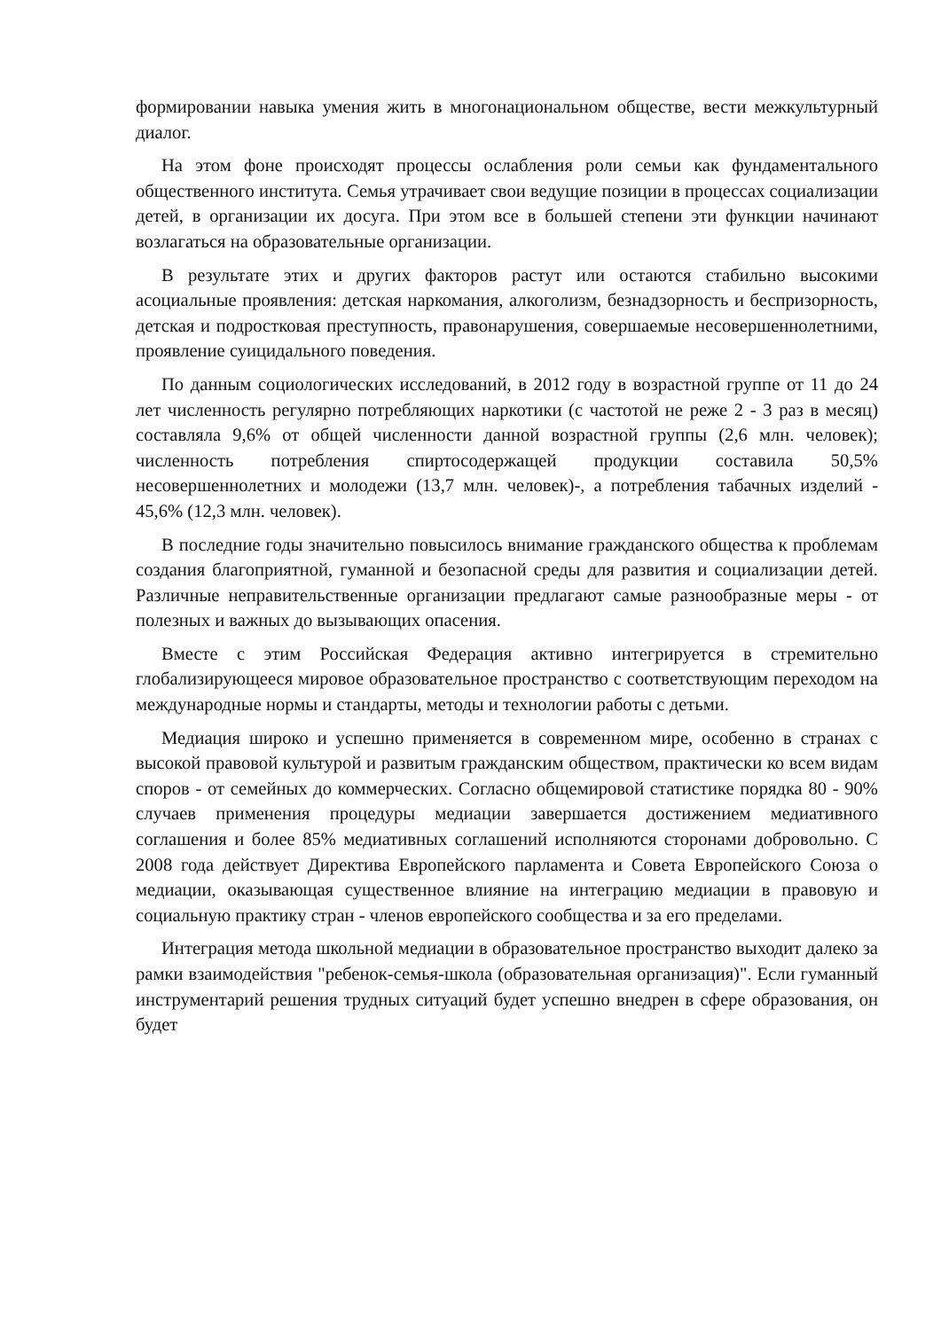формировании навыка умения жить в многонациональном обществе, вести межкультурный диалог.
На этом фоне происходят процессы ослабления роли семьи как фундаментального общественного института. Семья утрачивает свои ведущие позиции в процессах социализации детей, в организации их досуга. При этом все в большей степени эти функции начинают возлагаться на образовательные организации.
В результате этих и других факторов растут или остаются стабильно высокими асоциальные проявления: детская наркомания, алкоголизм, безнадзорность и беспризорность, детская и подростковая преступность, правонарушения, совершаемые несовершеннолетними, проявление суицидального поведения.
По данным социологических исследований, в 2012 году в возрастной группе от 11 до 24 лет численность регулярно потребляющих наркотики (с частотой не реже 2 - 3 раз в месяц) составляла 9,6% от общей численности данной возрастной группы (2,6 млн. человек); численность потребления спиртосодержащей продукции составила 50,5% несовершеннолетних и молодежи (13,7 млн. человек)-, а потребления табачных изделий - 45,6% (12,3 млн. человек).
В последние годы значительно повысилось внимание гражданского общества к проблемам создания благоприятной, гуманной и безопасной среды для развития и социализации детей. Различные неправительственные организации предлагают самые разнообразные меры - от полезных и важных до вызывающих опасения.
Вместе с этим Российская Федерация активно интегрируется в стремительно глобализирующееся мировое образовательное пространство с соответствующим переходом на международные нормы и стандарты, методы и технологии работы с детьми.
Медиация широко и успешно применяется в современном мире, особенно в странах с высокой правовой культурой и развитым гражданским обществом, практически ко всем видам споров - от семейных до коммерческих. Согласно общемировой статистике порядка 80 - 90% случаев применения процедуры медиации завершается достижением медиативного соглашения и более 85% медиативных соглашений исполняются сторонами добровольно. С 2008 года действует Директива Европейского парламента и Совета Европейского Союза о медиации, оказывающая существенное влияние на интеграцию медиации в правовую и социальную практику стран - членов европейского сообщества и за его пределами.
Интеграция метода школьной медиации в образовательное пространство выходит далеко за рамки взаимодействия "ребенок-семья-школа (образовательная организация)". Если гуманный инструментарий решения трудных ситуаций будет успешно внедрен в сфере образования, он будет